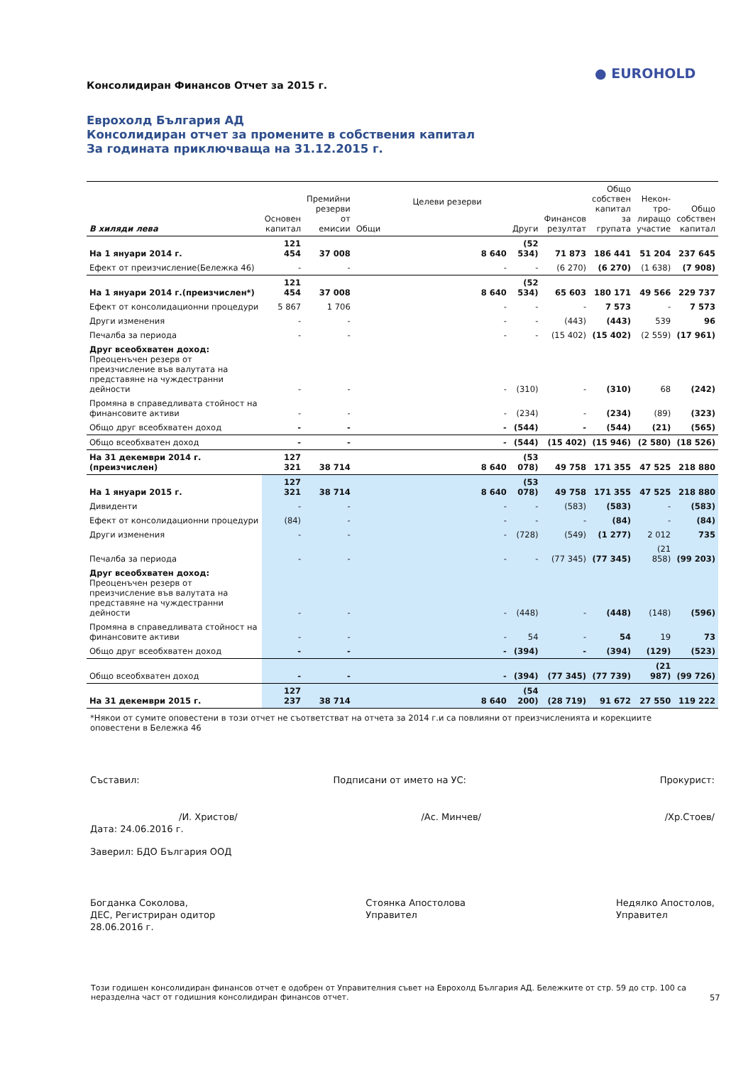● EUROHOLD
Консолидиран Финансов Отчет за 2015 г.
Еврохолд България АД
Консолидиран отчет за промените в собствения капитал
За годината приключваща на 31.12.2015 г.
| В хиляди лева | Основен капитал | Премийни резерви от емисии | Целеви резерви | | Финансов резултат | Общо собствен капитал за групата | Некон-тро-лиращо участие | Общо собствен капитал |
| --- | --- | --- | --- | --- | --- | --- | --- | --- |
| | | | Общи | Други | | | | |
| На 1 януари 2014 г. | 121 454 | 37 008 | 8 640 | (52 534) | 71 873 | 186 441 | 51 204 | 237 645 |
| Ефект от преизчисление(Бележка 46) | - | - | - | - | (6 270) | (6 270) | (1 638) | (7 908) |
| На 1 януари 2014 г.(преизчислен*) | 121 454 | 37 008 | 8 640 | (52 534) | 65 603 | 180 171 | 49 566 | 229 737 |
| Ефект от консолидационни процедури | 5 867 | 1 706 | - | - | - | 7 573 | - | 7 573 |
| Други изменения | - | - | - | - | (443) | (443) | 539 | 96 |
| Печалба за периода | - | - | - | - | (15 402) | (15 402) | (2 559) | (17 961) |
| Друг всеобхватен доход: Преоценъчен резерв от преизчисление във валутата на представяне на чуждестранни дейности | - | - | - | (310) | - | (310) | 68 | (242) |
| Промяна в справедливата стойност на финансовите активи | - | - | - | (234) | - | (234) | (89) | (323) |
| Общо друг всеобхватен доход | - | - | - | (544) | - | (544) | (21) | (565) |
| Общо всеобхватен доход | - | - | - | (544) | (15 402) | (15 946) | (2 580) | (18 526) |
| На 31 декември 2014 г. (преизчислен) | 127 321 | 38 714 | 8 640 | (53 078) | 49 758 | 171 355 | 47 525 | 218 880 |
| На 1 януари 2015 г. | 127 321 | 38 714 | 8 640 | (53 078) | 49 758 | 171 355 | 47 525 | 218 880 |
| Дивиденти | - | - | - | - | (583) | (583) | - | (583) |
| Ефект от консолидационни процедури | (84) | - | - | - | - | (84) | - | (84) |
| Други изменения | - | - | - | (728) | (549) | (1 277) | 2 012 | 735 |
| Печалба за периода | - | - | - | - | (77 345) | (77 345) | (21 858) | (99 203) |
| Друг всеобхватен доход: Преоценъчен резерв от преизчисление във валутата на представяне на чуждестранни дейности | - | - | - | (448) | - | (448) | (148) | (596) |
| Промяна в справедливата стойност на финансовите активи | - | - | - | 54 | - | 54 | 19 | 73 |
| Общо друг всеобхватен доход | - | - | - | (394) | - | (394) | (129) | (523) |
| Общо всеобхватен доход | - | - | - | (394) | (77 345) | (77 739) | (21 987) | (99 726) |
| На 31 декември 2015 г. | 127 237 | 38 714 | 8 640 | (54 200) | (28 719) | 91 672 | 27 550 | 119 222 |
*Някои от сумите оповестени в този отчет не съответстват на отчета за 2014 г.и са повлияни от преизчисленията и корекциите оповестени в Бележка 46
Съставил: Подписани от името на УС: Прокурист:
/И. Христов/ /Ас. Минчев/ /Хр.Стоев/
Дата: 24.06.2016 г.
Заверил: БДО България ООД
Богданка Соколова,
ДЕС, Регистриран одитор
28.06.2016 г. Стоянка Апостолова
Управител Недялко Апостолов,
Управител
Този годишен консолидиран финансов отчет е одобрен от Управителния съвет на Еврохолд България АД. Бележките от стр. 59 до стр. 100 са неразделна част от годишния консолидиран финансов отчет.
57